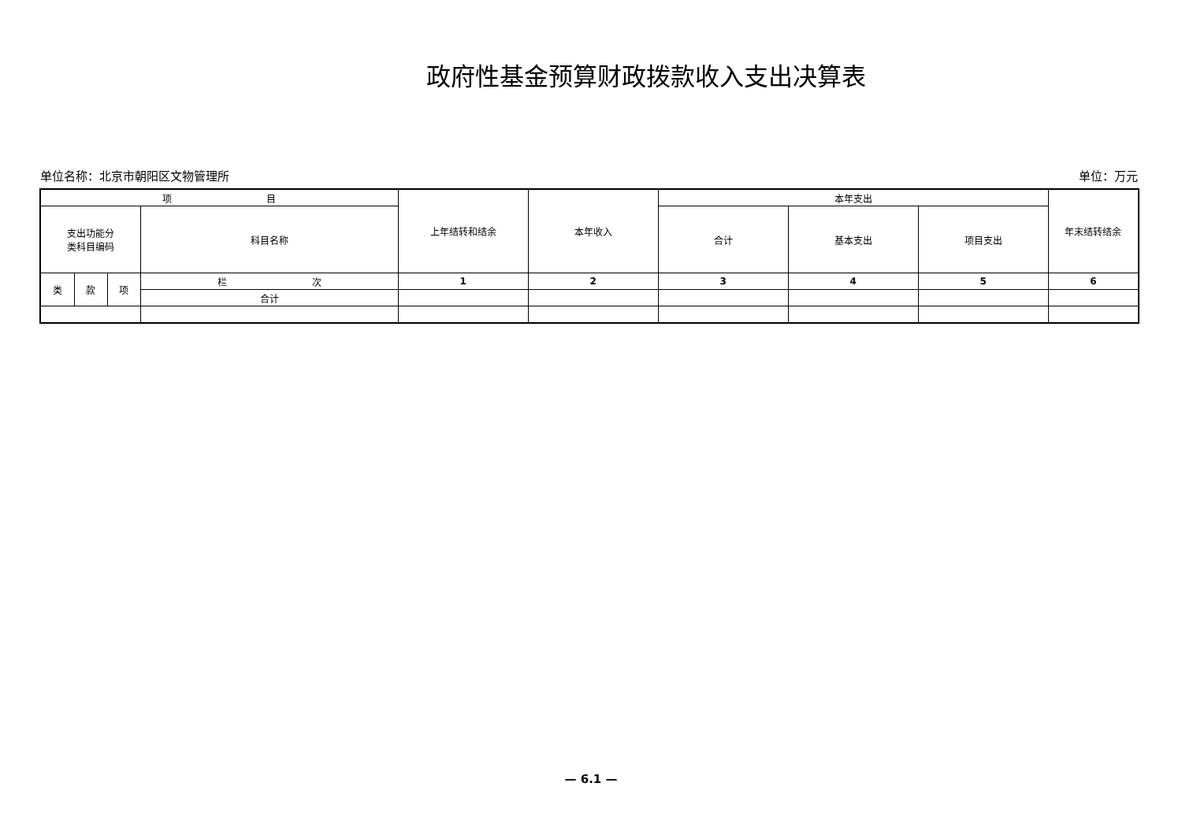政府性基金预算财政拨款收入支出决算表
单位名称：北京市朝阳区文物管理所 单位：万元
| 项 目 | | | | 上年结转和结余 | 本年收入 | 本年支出 | | | 年末结转结余 |
| --- | --- | --- | --- | --- | --- | --- | --- | --- | --- |
| 支出功能分 类科目编码 | | | 科目名称 | | | 合计 | 基本支出 | 项目支出 | |
| 类 | 款 | 项 | 栏 次 | 1 | 2 | 3 | 4 | 5 | 6 |
| | | | 合计 | | | | | | |
— 6.1 —